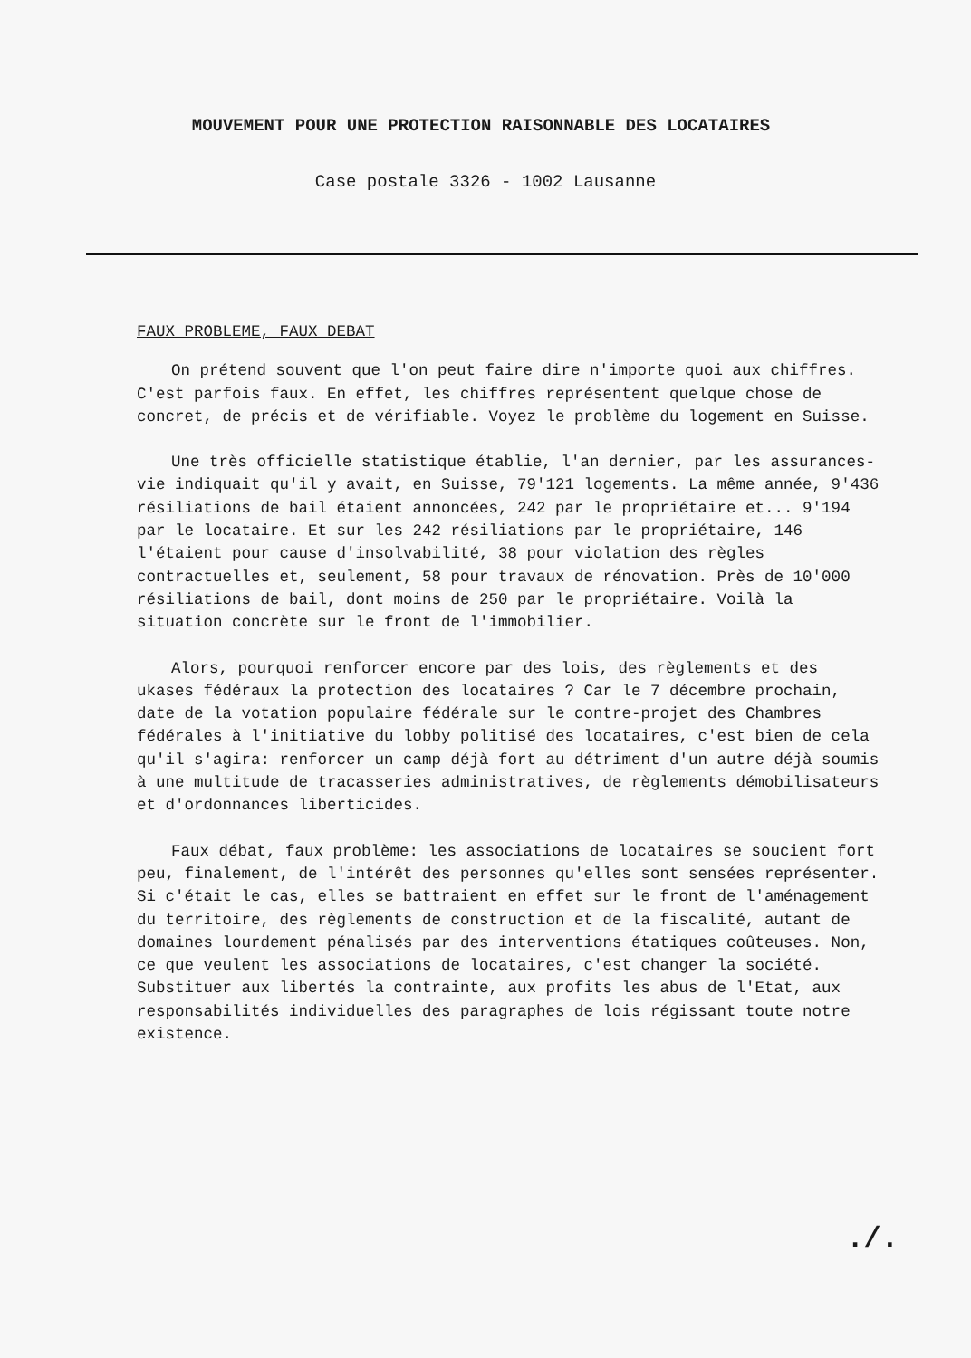MOUVEMENT POUR UNE PROTECTION RAISONNABLE DES LOCATAIRES
Case postale 3326 - 1002 Lausanne
FAUX PROBLEME, FAUX DEBAT
On prétend souvent que l'on peut faire dire n'importe quoi aux chiffres. C'est parfois faux. En effet, les chiffres représentent quelque chose de concret, de précis et de vérifiable. Voyez le problème du logement en Suisse.
Une très officielle statistique établie, l'an dernier, par les assurances-vie indiquait qu'il y avait, en Suisse, 79'121 logements. La même année, 9'436 résiliations de bail étaient annoncées, 242 par le propriétaire et... 9'194 par le locataire. Et sur les 242 résiliations par le propriétaire, 146 l'étaient pour cause d'insolvabilité, 38 pour violation des règles contractuelles et, seulement, 58 pour travaux de rénovation. Près de 10'000 résiliations de bail, dont moins de 250 par le propriétaire. Voilà la situation concrète sur le front de l'immobilier.
Alors, pourquoi renforcer encore par des lois, des règlements et des ukases fédéraux la protection des locataires ? Car le 7 décembre prochain, date de la votation populaire fédérale sur le contre-projet des Chambres fédérales à l'initiative du lobby politisé des locataires, c'est bien de cela qu'il s'agira: renforcer un camp déjà fort au détriment d'un autre déjà soumis à une multitude de tracasseries administratives, de règlements démobilisateurs et d'ordonnances liberticides.
Faux débat, faux problème: les associations de locataires se soucient fort peu, finalement, de l'intérêt des personnes qu'elles sont sensées représenter. Si c'était le cas, elles se battraient en effet sur le front de l'aménagement du territoire, des règlements de construction et de la fiscalité, autant de domaines lourdement pénalisés par des interventions étatiques coûteuses. Non, ce que veulent les associations de locataires, c'est changer la société. Substituer aux libertés la contrainte, aux profits les abus de l'Etat, aux responsabilités individuelles des paragraphes de lois régissant toute notre existence.
./.